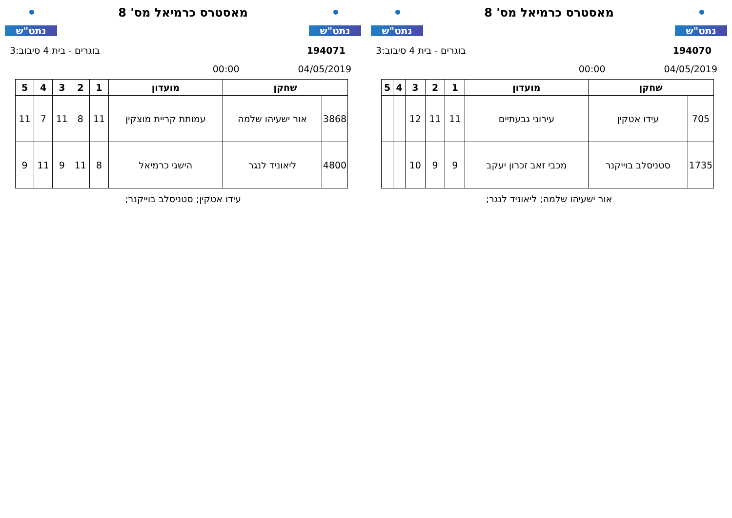נתט"ש
מאסטרס כרמיאל מס' 8
נתט"ש
194070 בוגרים - בית 4 סיבוב:3
04/05/2019 00:00
| שחקן | | מועדון | 1 | 2 | 3 | 4 | 5 |
| --- | --- | --- | --- | --- | --- | --- | --- |
| 705 | עידו אטקין | עירוני גבעתיים | 11 | 11 | 12 | | |
| 1735 | סטניסלב בוייקנר | מכבי זאב זכרון יעקב | 9 | 9 | 10 | | |
אור ישעיהו שלמה; ליאוניד לנגר;
נתט"ש
מאסטרס כרמיאל מס' 8
נתט"ש
194071 בוגרים - בית 4 סיבוב:3
04/05/2019 00:00
| שחקן | | מועדון | 1 | 2 | 3 | 4 | 5 |
| --- | --- | --- | --- | --- | --- | --- | --- |
| 3868 | אור ישעיהו שלמה | עמותת קריית מוצקין | 11 | 8 | 11 | 7 | 11 |
| 4800 | ליאוניד לנגר | הישגי כרמיאל | 8 | 11 | 9 | 11 | 9 |
עידו אטקין; סטניסלב בוייקנר;